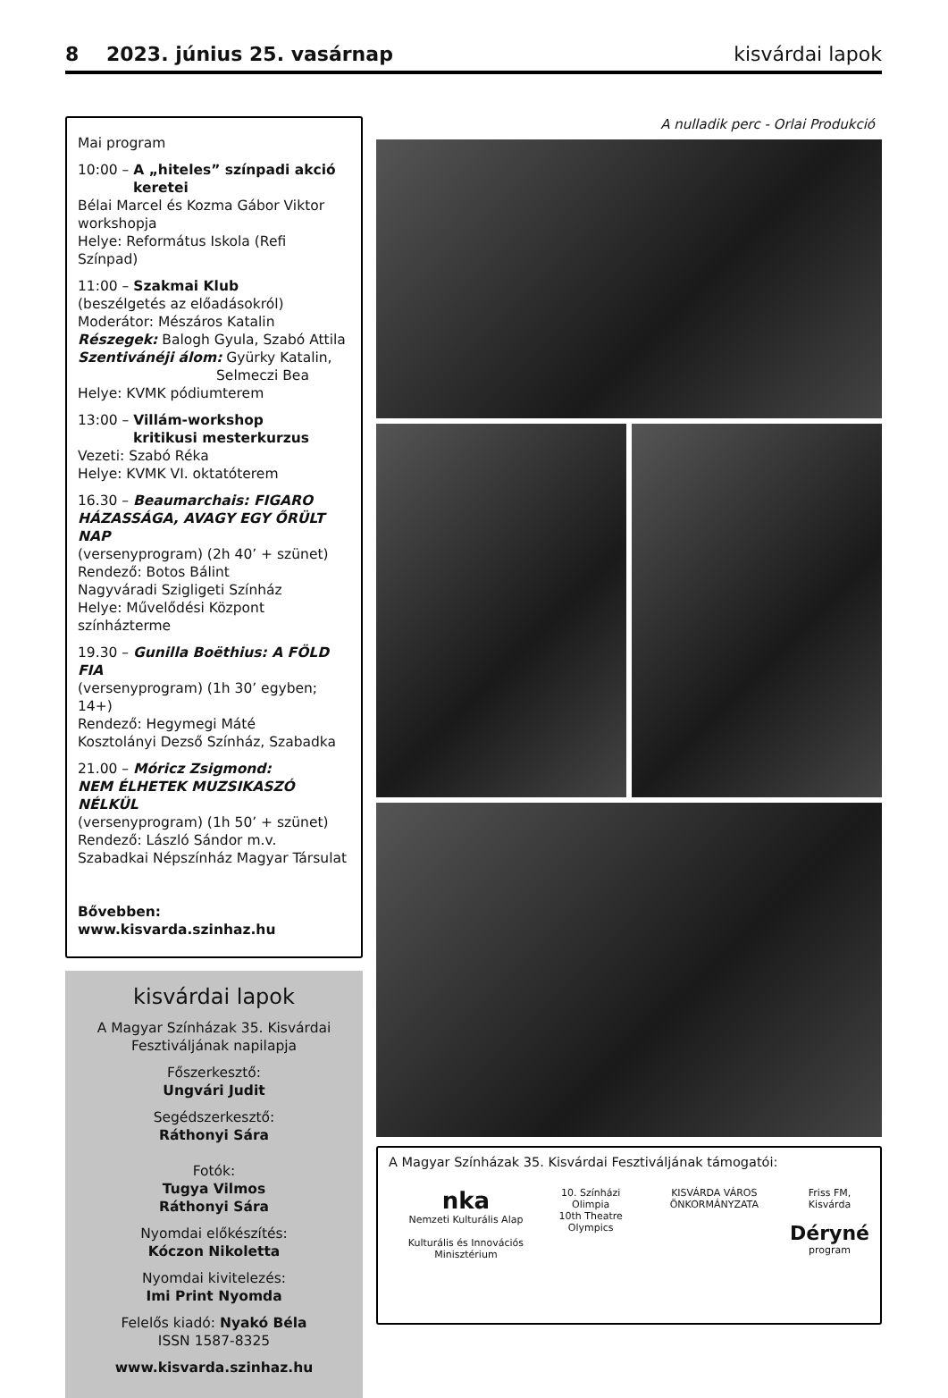8 2023. június 25. vasárnap kisvárdai lapok
Mai program
10:00 – A „hiteles” színpadi akció
keretei
Bélai Marcel és Kozma Gábor Viktor workshopja
Helye: Református Iskola (Refi Színpad)
11:00 – Szakmai Klub
(beszélgetés az előadásokról)
Moderátor: Mészáros Katalin
Részegek: Balogh Gyula, Szabó Attila
Szentivánéji álom: Gyürky Katalin,
Selmeczi Bea
Helye: KVMK pódiumterem
13:00 – Villám-workshop
kritikusi mesterkurzus
Vezeti: Szabó Réka
Helye: KVMK VI. oktatóterem
16.30 – Beaumarchais: FIGARO HÁZASSÁGA, AVAGY EGY ŐRÜLT NAP
(versenyprogram) (2h 40’ + szünet)
Rendező: Botos Bálint
Nagyváradi Szigligeti Színház
Helye: Művelődési Központ színházterme
19.30 – Gunilla Boëthius: A FÖLD FIA
(versenyprogram) (1h 30’ egyben; 14+)
Rendező: Hegymegi Máté
Kosztolányi Dezső Színház, Szabadka
21.00 – Móricz Zsigmond:
NEM ÉLHETEK MUZSIKASZÓ NÉLKÜL
(versenyprogram) (1h 50’ + szünet)
Rendező: László Sándor m.v.
Szabadkai Népszínház Magyar Társulat
Bővebben: www.kisvarda.szinhaz.hu
kisvárdai lapok
A Magyar Színházak 35. Kisvárdai Fesztiváljának napilapja
Főszerkesztő:
Ungvári Judit
Segédszerkesztő:
Ráthonyi Sára
Fotók:
Tugya Vilmos
Ráthonyi Sára
Nyomdai előkészítés:
Kóczon Nikoletta
Nyomdai kivitelezés:
Imi Print Nyomda
Felelős kiadó: Nyakó Béla
ISSN 1587-8325
www.kisvarda.szinhaz.hu
A nulladik perc - Orlai Produkció
A Magyar Színházak 35. Kisvárdai Fesztiváljának támogatói:
nka
Nemzeti Kulturális Alap
Kulturális és Innovációs Minisztérium
10. Színházi Olimpia
10th Theatre Olympics
KISVÁRDA VÁROS ÖNKORMÁNYZATA Friss FM, Kisvárda
Déryné
program